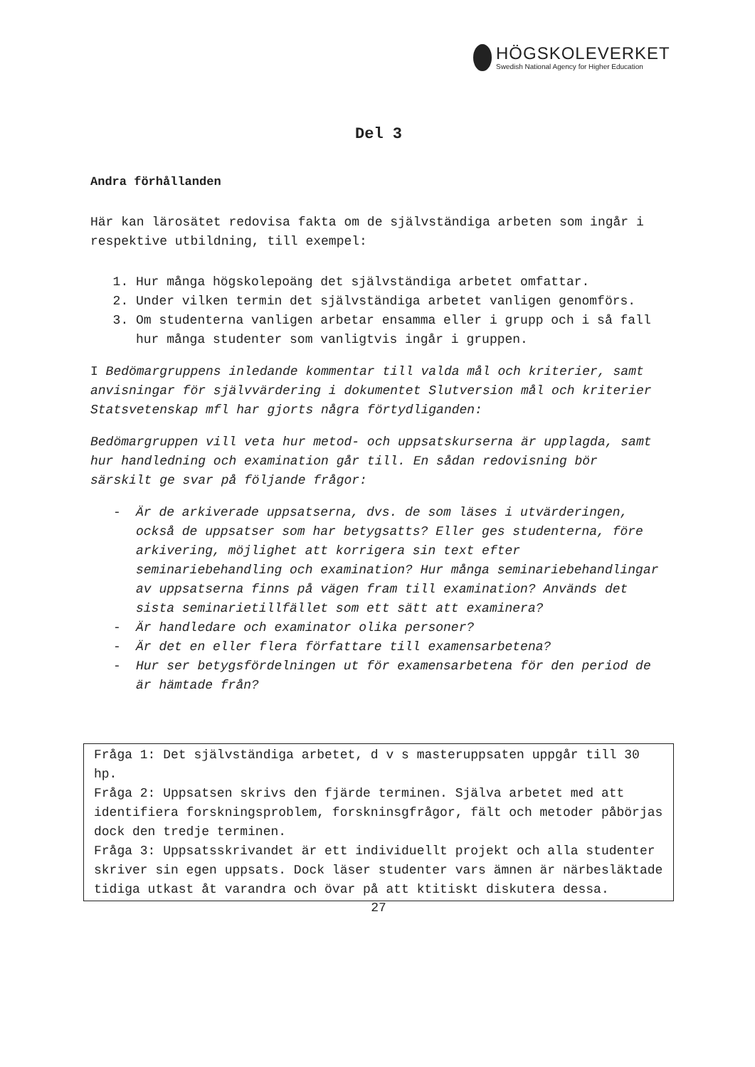HÖGSKOLEVERKET
Swedish National Agency for Higher Education
Del 3
Andra förhållanden
Här kan lärosätet redovisa fakta om de självständiga arbeten som ingår i respektive utbildning, till exempel:
1. Hur många högskolepoäng det självständiga arbetet omfattar.
2. Under vilken termin det självständiga arbetet vanligen genomförs.
3. Om studenterna vanligen arbetar ensamma eller i grupp och i så fall hur många studenter som vanligtvis ingår i gruppen.
I Bedömargruppens inledande kommentar till valda mål och kriterier, samt anvisningar för självvärdering i dokumentet Slutversion mål och kriterier Statsvetenskap mfl har gjorts några förtydliganden:
Bedömargruppen vill veta hur metod- och uppsatskurserna är upplagda, samt hur handledning och examination går till. En sådan redovisning bör särskilt ge svar på följande frågor:
- Är de arkiverade uppsatserna, dvs. de som läses i utvärderingen, också de uppsatser som har betygsatts? Eller ges studenterna, före arkivering, möjlighet att korrigera sin text efter seminariebehandling och examination? Hur många seminariebehandlingar av uppsatserna finns på vägen fram till examination? Används det sista seminarietillfället som ett sätt att examinera?
- Är handledare och examinator olika personer?
- Är det en eller flera författare till examensarbetena?
- Hur ser betygsfördelningen ut för examensarbetena för den period de är hämtade från?
Fråga 1: Det självständiga arbetet, d v s masteruppsaten uppgår till 30 hp.
Fråga 2: Uppsatsen skrivs den fjärde terminen. Själva arbetet med att identifiera forskningsproblem, forskninsgfrågor, fält och metoder påbörjas dock den tredje terminen.
Fråga 3: Uppsatsskrivandet är ett individuellt projekt och alla studenter skriver sin egen uppsats. Dock läser studenter vars ämnen är närbesläktade tidiga utkast åt varandra och övar på att ktitiskt diskutera dessa.
27